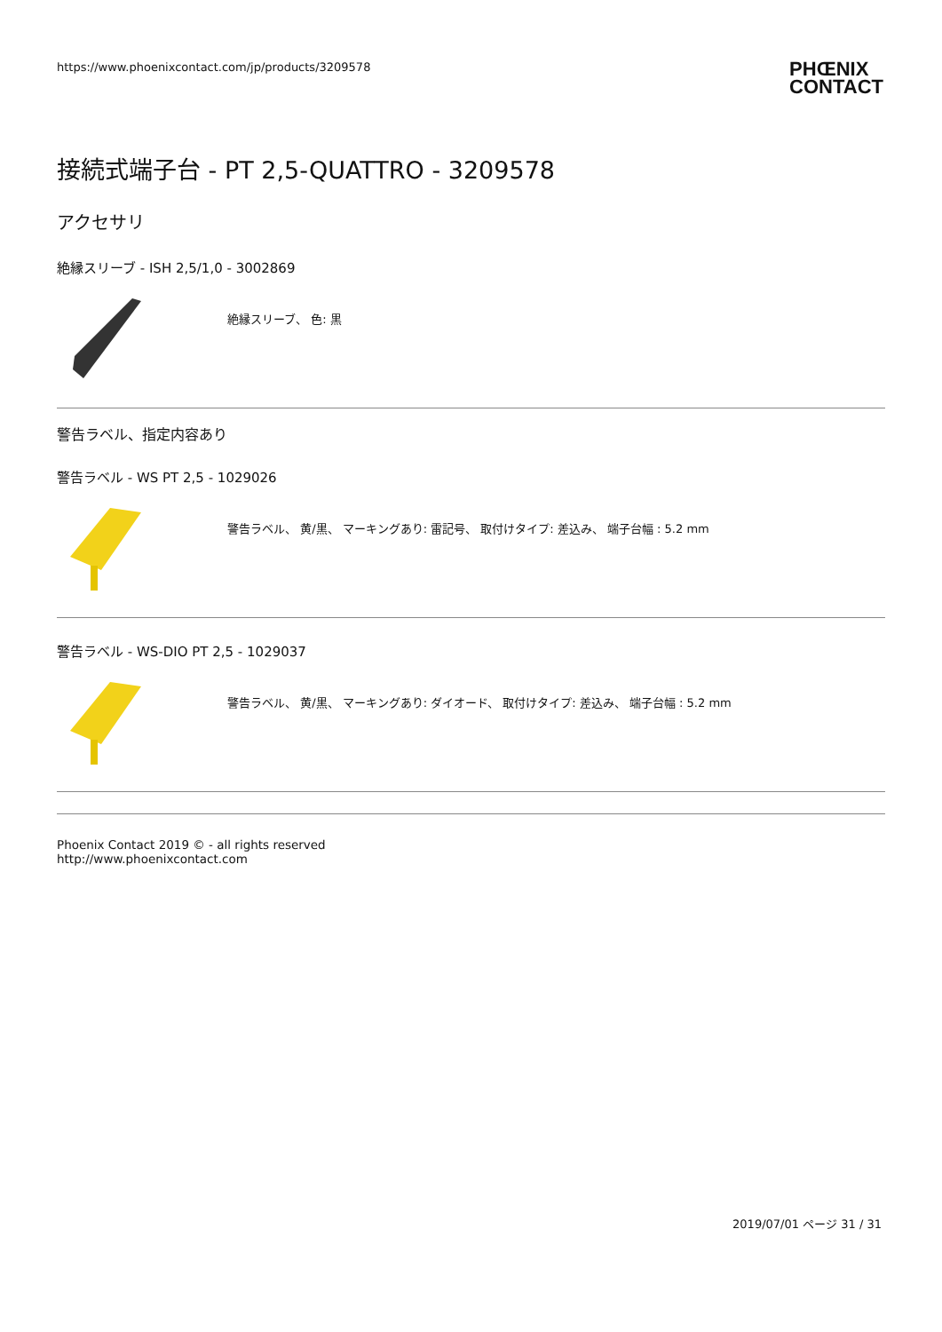https://www.phoenixcontact.com/jp/products/3209578
PHŒNIX
CONTACT
接続式端子台 - PT 2,5-QUATTRO - 3209578
アクセサリ
絶縁スリーブ - ISH 2,5/1,0 - 3002869
絶縁スリーブ、 色: 黒
警告ラベル、指定内容あり
警告ラベル - WS PT 2,5 - 1029026
警告ラベル、 黄/黒、 マーキングあり: 雷記号、 取付けタイプ: 差込み、 端子台幅 : 5.2 mm
警告ラベル - WS-DIO PT 2,5 - 1029037
警告ラベル、 黄/黒、 マーキングあり: ダイオード、 取付けタイプ: 差込み、 端子台幅 : 5.2 mm
Phoenix Contact 2019 © - all rights reserved
http://www.phoenixcontact.com
2019/07/01 ページ 31 / 31